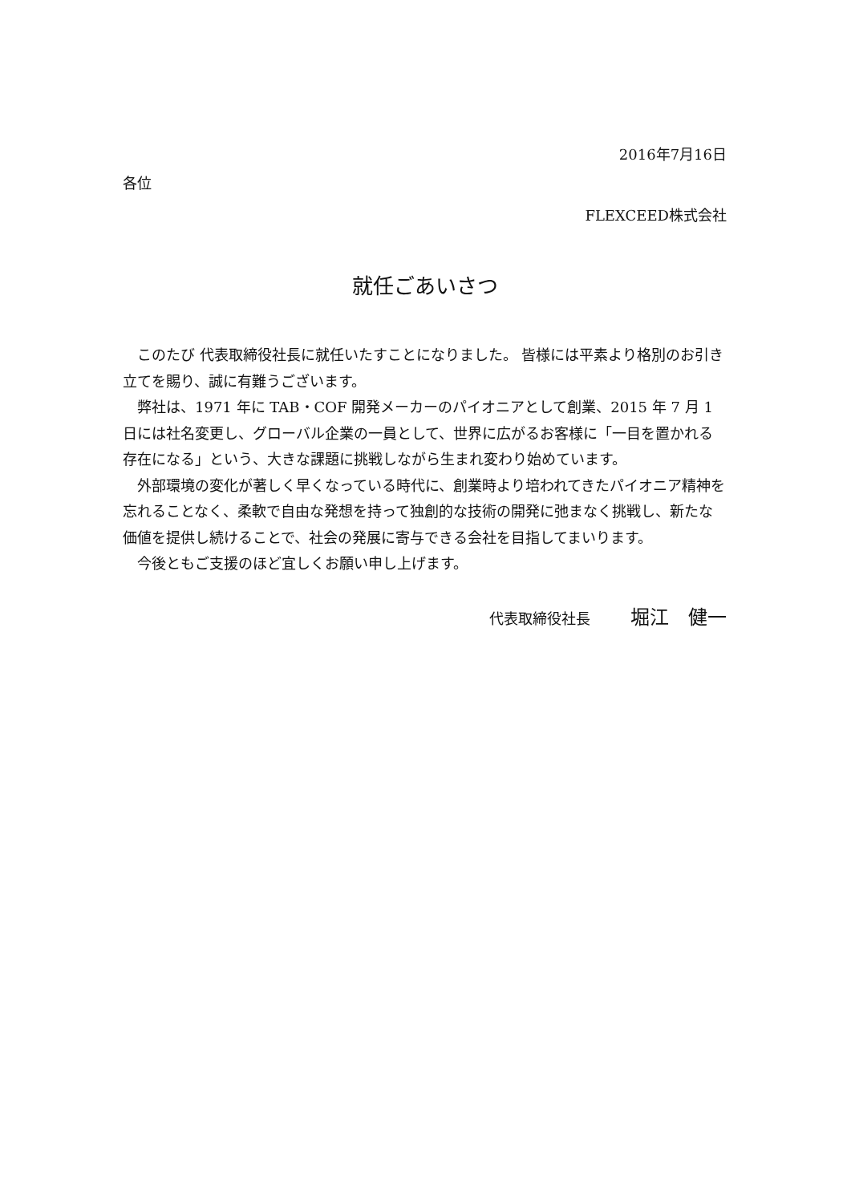2016年7月16日
各位
FLEXCEED株式会社
就任ごあいさつ
このたび 代表取締役社長に就任いたすことになりました。 皆様には平素より格別のお引き立てを賜り、誠に有難うございます。
弊社は、1971 年に TAB・COF 開発メーカーのパイオニアとして創業、2015 年 7 月 1 日には社名変更し、グローバル企業の一員として、世界に広がるお客様に「一目を置かれる存在になる」という、大きな課題に挑戦しながら生まれ変わり始めています。
外部環境の変化が著しく早くなっている時代に、創業時より培われてきたパイオニア精神を忘れることなく、柔軟で自由な発想を持って独創的な技術の開発に弛まなく挑戦し、新たな価値を提供し続けることで、社会の発展に寄与できる会社を目指してまいります。
今後ともご支援のほど宜しくお願い申し上げます。
代表取締役社長 堀江　健一